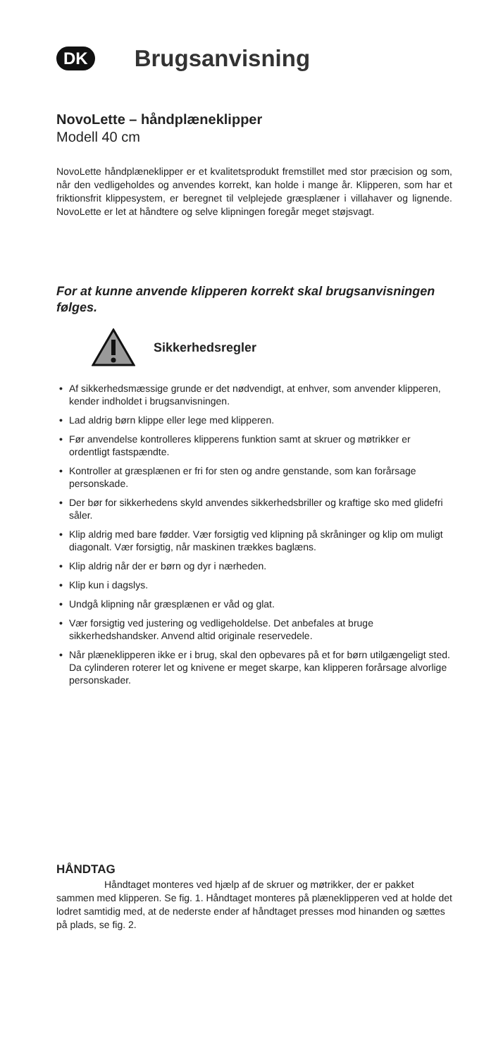DK
Brugsanvisning
NovoLette – håndplæneklipper
Modell 40 cm
NovoLette håndplæneklipper er et kvalitetsprodukt fremstillet med stor præcision og som, når den vedligeholdes og anvendes korrekt, kan holde i mange år. Klipperen, som har et friktionsfrit klippesystem, er beregnet til velplejede græsplæner i villahaver og lignende. NovoLette er let at håndtere og selve klipningen foregår meget støjsvagt.
For at kunne anvende klipperen korrekt skal brugsanvisningen følges.
Sikkerhedsregler
• Af sikkerhedsmæssige grunde er det nødvendigt, at enhver, som anvender klipperen, kender indholdet i brugsanvisningen.
• Lad aldrig børn klippe eller lege med klipperen.
• Før anvendelse kontrolleres klipperens funktion samt at skruer og møtrikker er ordentligt fastspændte.
• Kontroller at græsplænen er fri for sten og andre genstande, som kan forårsage personskade.
• Der bør for sikkerhedens skyld anvendes sikkerhedsbriller og kraftige sko med glidefri såler.
• Klip aldrig med bare fødder. Vær forsigtig ved klipning på skråninger og klip om muligt diagonalt. Vær forsigtig, når maskinen trækkes baglæns.
• Klip aldrig når der er børn og dyr i nærheden.
• Klip kun i dagslys.
• Undgå klipning når græsplænen er våd og glat.
• Vær forsigtig ved justering og vedligeholdelse. Det anbefales at bruge sikkerhedshandsker. Anvend altid originale reservedele.
• Når plæneklipperen ikke er i brug, skal den opbevares på et for børn utilgængeligt sted. Da cylinderen roterer let og knivene er meget skarpe, kan klipperen forårsage alvorlige personskader.
HÅNDTAG
Håndtaget monteres ved hjælp af de skruer og møtrikker, der er pakket sammen med klipperen. Se fig. 1. Håndtaget monteres på plæneklipperen ved at holde det lodret samtidig med, at de nederste ender af håndtaget presses mod hinanden og sættes på plads, se fig. 2.